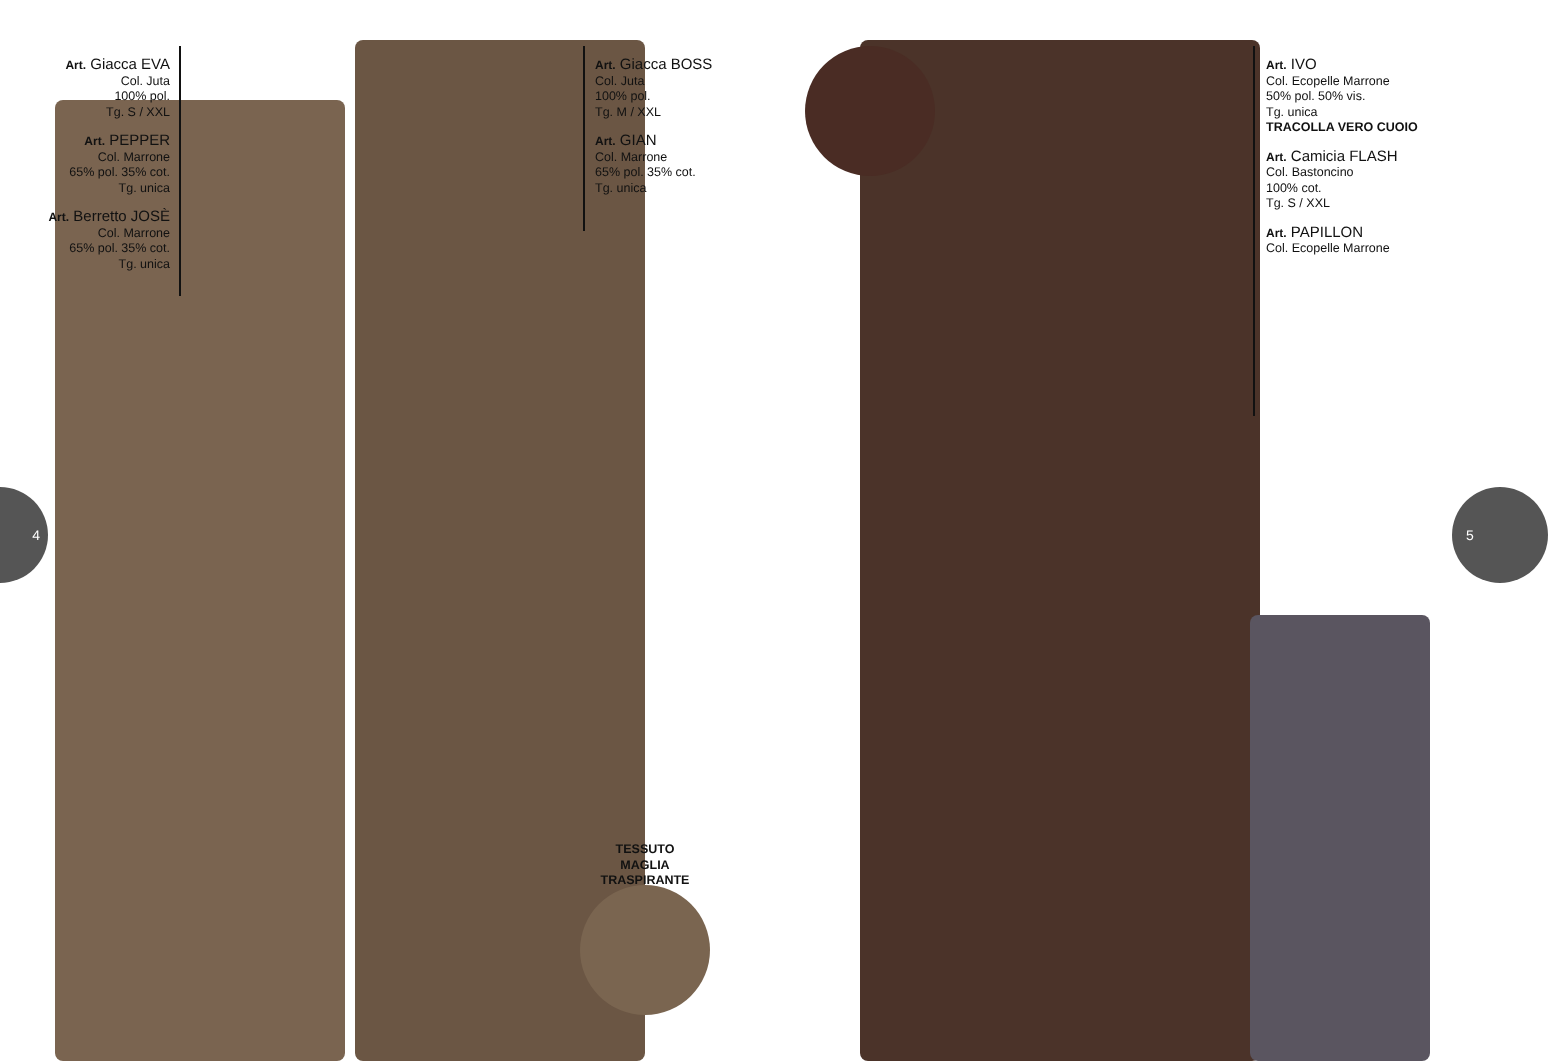Art. Giacca EVA
Col. Juta
100% pol.
Tg. S / XXL
Art. PEPPER
Col. Marrone
65% pol. 35% cot.
Tg. unica
Art. Berretto JOSÈ
Col. Marrone
65% pol. 35% cot.
Tg. unica
Art. Giacca BOSS
Col. Juta
100% pol.
Tg. M / XXL
Art. GIAN
Col. Marrone
65% pol. 35% cot.
Tg. unica
Art. IVO
Col. Ecopelle Marrone
50% pol. 50% vis.
Tg. unica
TRACOLLA VERO CUOIO
Art. Camicia FLASH
Col. Bastoncino
100% cot.
Tg. S / XXL
Art. PAPILLON
Col. Ecopelle Marrone
TESSUTO
MAGLIA
TRASPIRANTE
4 5